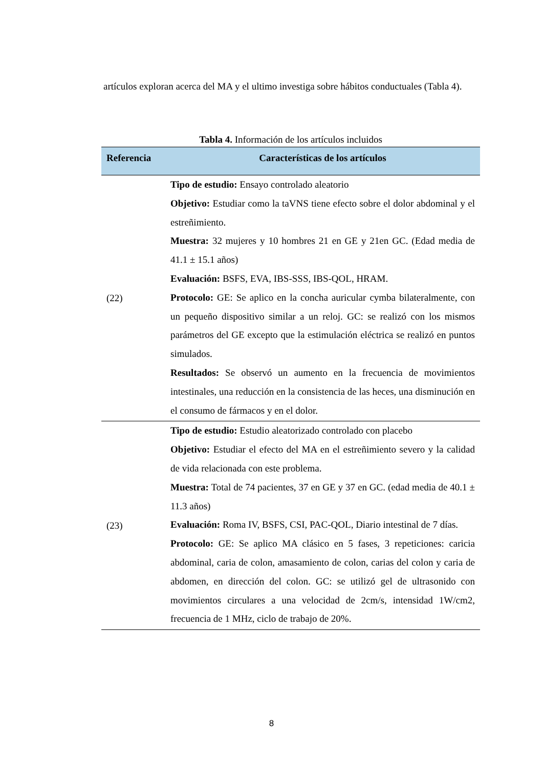artículos exploran acerca del MA y el ultimo investiga sobre hábitos conductuales (Tabla 4).
Tabla 4. Información de los artículos incluidos
| Referencia | Características de los artículos |
| --- | --- |
| (22) | Tipo de estudio: Ensayo controlado aleatorio Objetivo: Estudiar como la taVNS tiene efecto sobre el dolor abdominal y el estreñimiento. Muestra: 32 mujeres y 10 hombres 21 en GE y 21en GC. (Edad media de 41.1 ± 15.1 años) Evaluación: BSFS, EVA, IBS-SSS, IBS-QOL, HRAM. Protocolo: GE: Se aplico en la concha auricular cymba bilateralmente, con un pequeño dispositivo similar a un reloj. GC: se realizó con los mismos parámetros del GE excepto que la estimulación eléctrica se realizó en puntos simulados. Resultados: Se observó un aumento en la frecuencia de movimientos intestinales, una reducción en la consistencia de las heces, una disminución en el consumo de fármacos y en el dolor. |
| (23) | Tipo de estudio: Estudio aleatorizado controlado con placebo Objetivo: Estudiar el efecto del MA en el estreñimiento severo y la calidad de vida relacionada con este problema. Muestra: Total de 74 pacientes, 37 en GE y 37 en GC. (edad media de 40.1 ± 11.3 años) Evaluación: Roma IV, BSFS, CSI, PAC-QOL, Diario intestinal de 7 días. Protocolo: GE: Se aplico MA clásico en 5 fases, 3 repeticiones: caricia abdominal, caria de colon, amasamiento de colon, carias del colon y caria de abdomen, en dirección del colon. GC: se utilizó gel de ultrasonido con movimientos circulares a una velocidad de 2cm/s, intensidad 1W/cm2, frecuencia de 1 MHz, ciclo de trabajo de 20%. |
8